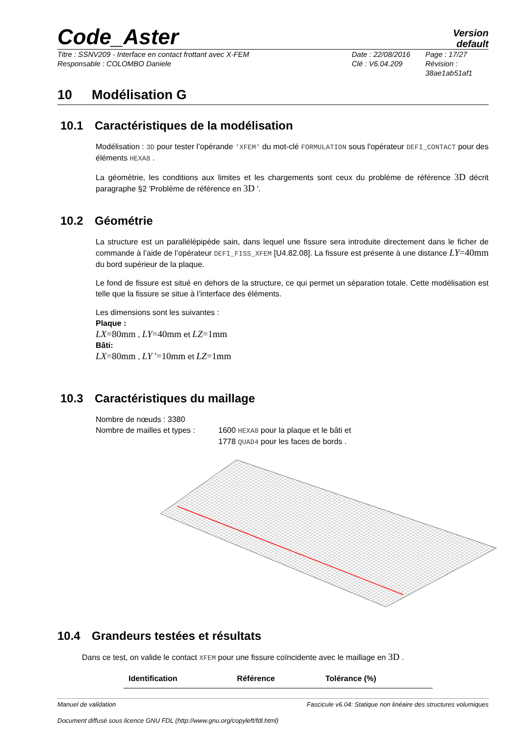Code_Aster
Version
default
Titre : SSNV209 - Interface en contact frottant avec X-FEM
Responsable : COLOMBO Daniele
Date : 22/08/2016
Clé : V6.04.209
Page : 17/27
Révision :
38ae1ab51af1
10 Modélisation G
10.1 Caractéristiques de la modélisation
Modélisation : 3D pour tester l’opérande 'XFEM' du mot-clé FORMULATION sous l'opérateur DEFI_CONTACT pour des éléments HEXA8 .
La géométrie, les conditions aux limites et les chargements sont ceux du problème de référence 3D décrit paragraphe §2 'Problème de référence en 3D '.
10.2 Géométrie
La structure est un parallélépipède sain, dans lequel une fissure sera introduite directement dans le ficher de commande à l’aide de l’opérateur DEFI_FISS_XFEM [U4.82.08]. La fissure est présente à une distance LY=40mm du bord supérieur de la plaque.
Le fond de fissure est situé en dehors de la structure, ce qui permet un séparation totale. Cette modélisation est telle que la fissure se situe à l’interface des éléments.
Les dimensions sont les suivantes :
Plaque :
LX=80mm , LY=40mm et LZ=1mm
Bâti:
LX=80mm , LY '=10mm et LZ=1mm
10.3 Caractéristiques du maillage
Nombre de nœuds : 3380
Nombre de mailles et types :
1600 HEXA8 pour la plaque et le bâti et
1778 QUAD4 pour les faces de bords .
10.4 Grandeurs testées et résultats
Dans ce test, on valide le contact XFEM pour une fissure coïncidente avec le maillage en 3D .
| Identification | Référence | Tolérance (%) |
| --- | --- | --- |
Manuel de validation Fascicule v6.04: Statique non linéaire des structures volumiques
Document diffusé sous licence GNU FDL (http://www.gnu.org/copyleft/fdl.html)